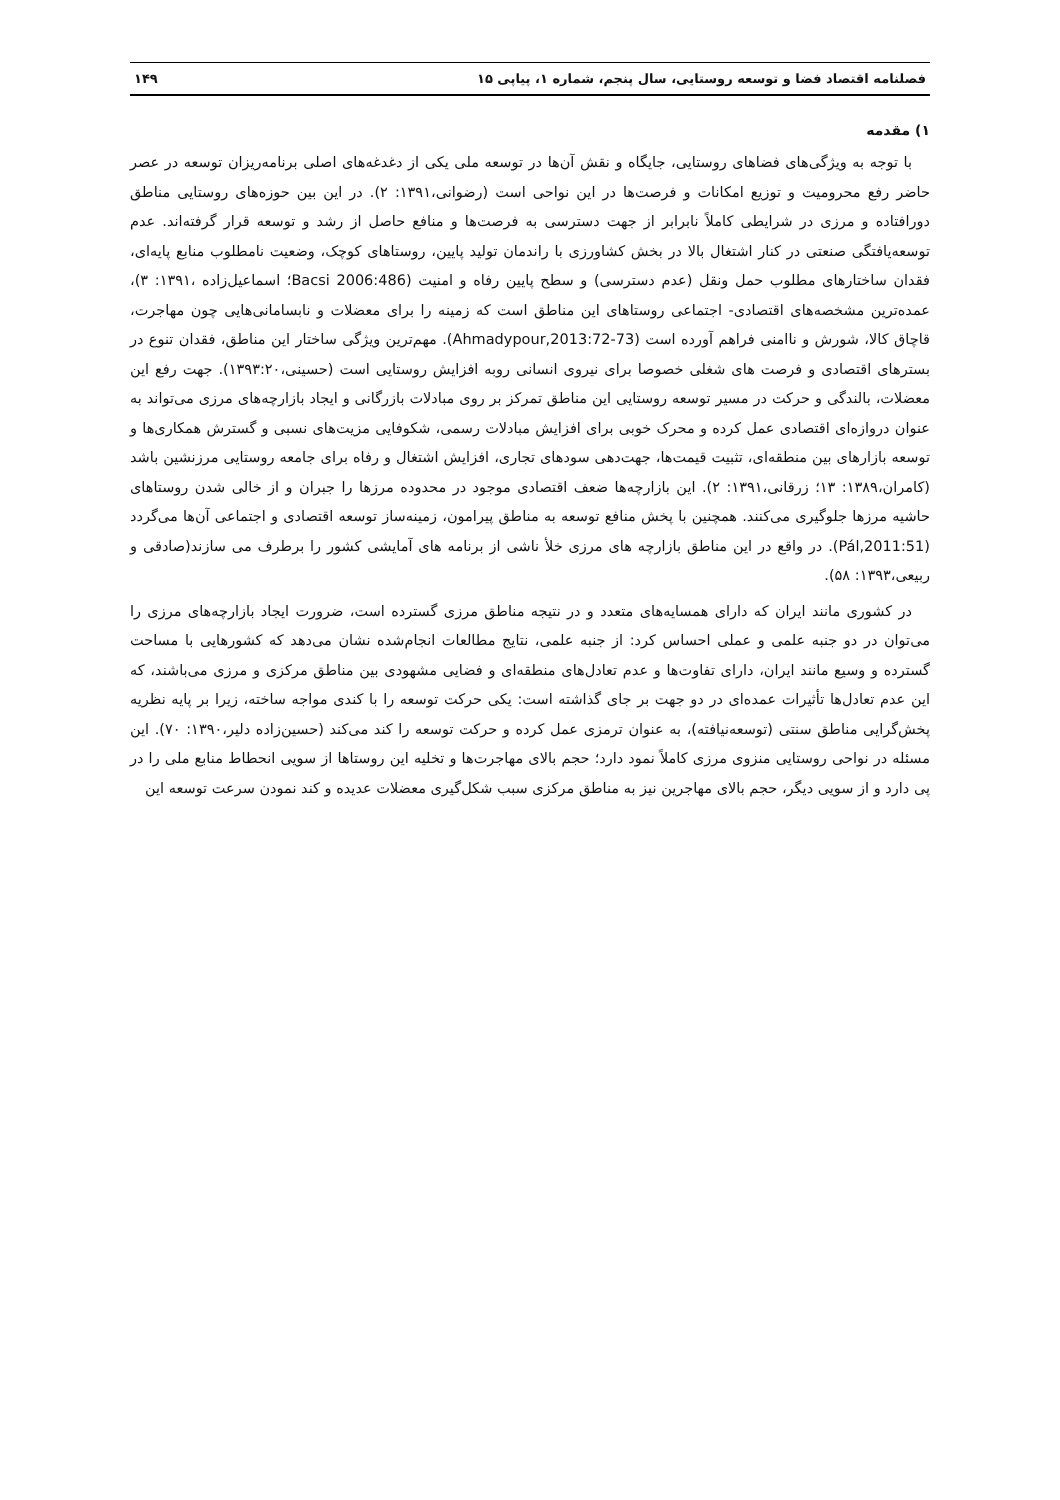فصلنامه اقتصاد فضا و توسعه روستایی، سال پنجم، شماره ۱، پیاپی ۱۵ ۱۴۹
۱) مقدمه
با توجه به ویژگی‌های فضاهای روستایی، جایگاه و نقش آن‌ها در توسعه ملی یکی از دغدغه‌های اصلی برنامه‌ریزان توسعه در عصر حاضر رفع محرومیت و توزیع امکانات و فرصت‌ها در این نواحی است (رضوانی،۱۳۹۱: ۲). در این بین حوزه‌های روستایی مناطق دورافتاده و مرزی در شرایطی کاملاً نابرابر از جهت دسترسی به فرصت‌ها و منافع حاصل از رشد و توسعه قرار گرفته‌اند. عدم توسعه‌یافتگی صنعتی در کنار اشتغال بالا در بخش کشاورزی با راندمان تولید پایین، روستاهای کوچک، وضعیت نامطلوب منابع پایه‌ای، فقدان ساختارهای مطلوب حمل ونقل (عدم دسترسی) و سطح پایین رفاه و امنیت (Bacsi 2006:486؛ اسماعیل‌زاده ،۱۳۹۱: ۳)، عمده‌ترین مشخصه‌های اقتصادی- اجتماعی روستاهای این مناطق است که زمینه را برای معضلات و نابسامانی‌هایی چون مهاجرت، قاچاق کالا، شورش و ناامنی فراهم آورده است (Ahmadypour,2013:72-73). مهم‌ترین ویژگی ساختار این مناطق، فقدان تنوع در بسترهای اقتصادی و فرصت های شغلی خصوصا برای نیروی انسانی روبه افزایش روستایی است (حسینی،۱۳۹۳:۲۰). جهت رفع این معضلات، بالندگی و حرکت در مسیر توسعه روستایی این مناطق تمرکز بر روی مبادلات بازرگانی و ایجاد بازارچه‌های مرزی می‌تواند به عنوان دروازه‌ای اقتصادی عمل کرده و محرک خوبی برای افزایش مبادلات رسمی، شکوفایی مزیت‌های نسبی و گسترش همکاری‌ها و توسعه بازارهای بین منطقه‌ای، تثبیت قیمت‌ها، جهت‌دهی سودهای تجاری، افزایش اشتغال و رفاه برای جامعه روستایی مرزنشین باشد (کامران،۱۳۸۹: ۱۳؛ زرقانی،۱۳۹۱: ۲). این بازارچه‌ها ضعف اقتصادی موجود در محدوده مرزها را جبران و از خالی شدن روستاهای حاشیه مرزها جلوگیری می‌کنند. همچنین با پخش منافع توسعه به مناطق پیرامون، زمینه‌ساز توسعه اقتصادی و اجتماعی آن‌ها می‌گردد (Pál,2011:51). در واقع در این مناطق بازارچه های مرزی خلأ ناشی از برنامه های آمایشی کشور را برطرف می سازند(صادقی و ربیعی،۱۳۹۳: ۵۸).
در کشوری مانند ایران که دارای همسایه‌های متعدد و در نتیجه مناطق مرزی گسترده است، ضرورت ایجاد بازارچه‌های مرزی را می‌توان در دو جنبه علمی و عملی احساس کرد: از جنبه علمی، نتایج مطالعات انجام‌شده نشان می‌دهد که کشورهایی با مساحت گسترده و وسیع مانند ایران، دارای تفاوت‌ها و عدم تعادل‌های منطقه‌ای و فضایی مشهودی بین مناطق مرکزی و مرزی می‌باشند، که این عدم تعادل‌ها تأثیرات عمده‌ای در دو جهت بر جای گذاشته است: یکی حرکت توسعه را با کندی مواجه ساخته، زیرا بر پایه نظریه پخش‌گرایی مناطق سنتی (توسعه‌نیافته)، به عنوان ترمزی عمل کرده و حرکت توسعه را کند می‌کند (حسین‌زاده دلیر،۱۳۹۰: ۷۰). این مسئله در نواحی روستایی منزوی مرزی کاملاً نمود دارد؛ حجم بالای مهاجرت‌ها و تخلیه این روستاها از سویی انحطاط منابع ملی را در پی دارد و از سویی دیگر، حجم بالای مهاجرین نیز به مناطق مرکزی سبب شکل‌گیری معضلات عدیده و کند نمودن سرعت توسعه این